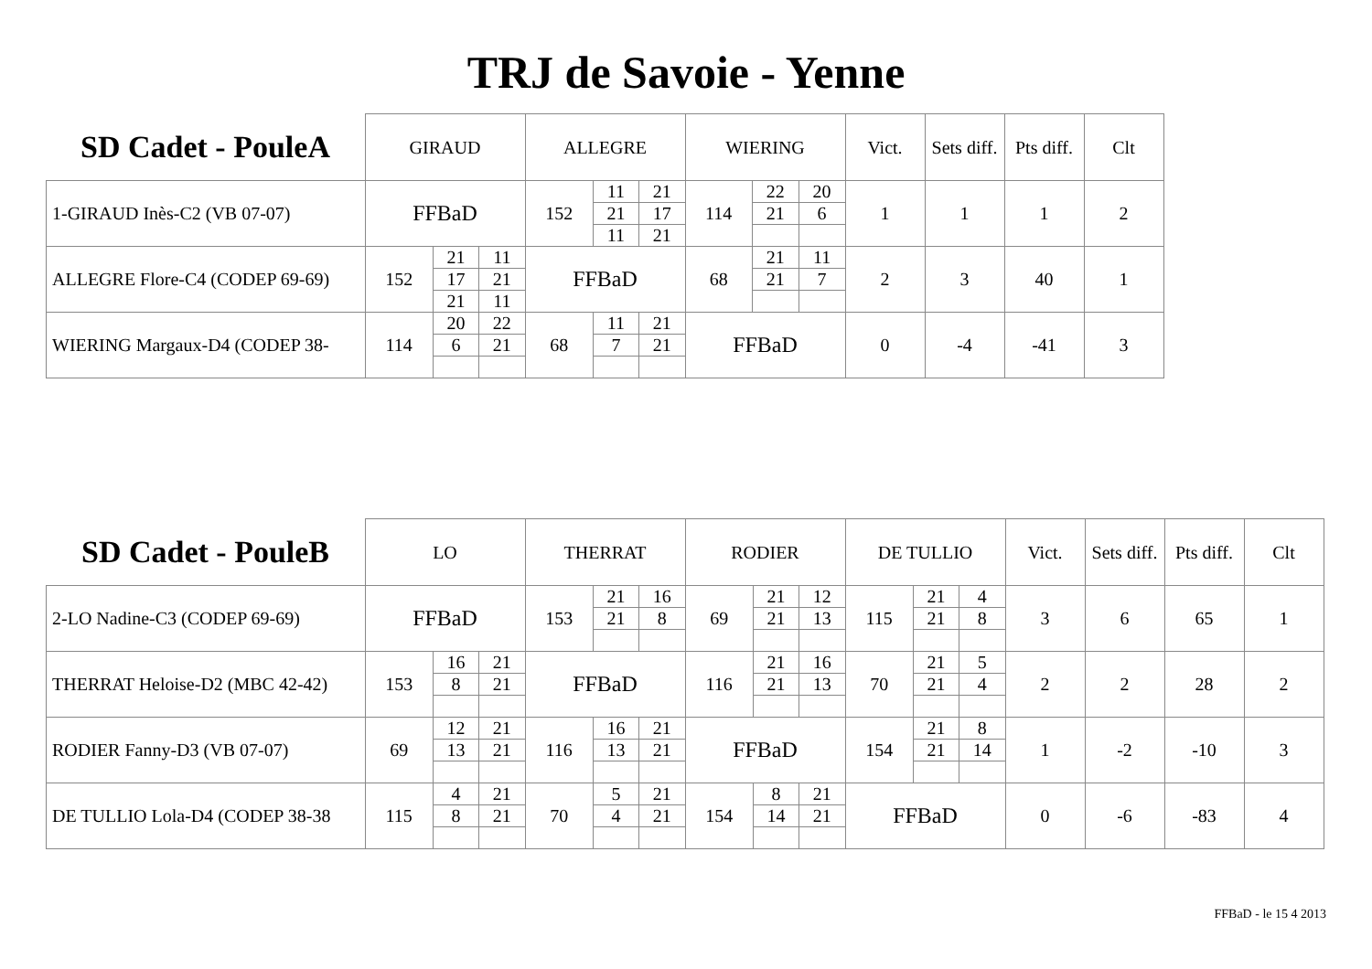TRJ de Savoie - Yenne
| SD Cadet - PouleA | GIRAUD | | | ALLEGRE | | | WIERING | | | Vict. | Sets diff. | Pts diff. | Clt |
| --- | --- | --- | --- | --- | --- | --- | --- | --- | --- | --- | --- | --- | --- |
| 1-GIRAUD Inès-C2 (VB 07-07) | FFBaD | | | 152 | 11 | 21 | 114 | 22 | 20 | 1 | 1 | 1 | 2 |
| | | | | | 21 | 17 | | 21 | 6 | | | | |
| | | | | | 11 | 21 | | | | | | | |
| ALLEGRE Flore-C4 (CODEP 69-69) | 152 | 21 | 11 | FFBaD | | | 68 | 21 | 11 | 2 | 3 | 40 | 1 |
| | | 17 | 21 | | | | | 21 | 7 | | | | |
| | | 21 | 11 | | | | | | | | | | |
| WIERING Margaux-D4 (CODEP 38- | 114 | 20 | 22 | 68 | 11 | 21 | FFBaD | | | 0 | -4 | -41 | 3 |
| | | 6 | 21 | | 7 | 21 | | | | | | | |
| SD Cadet - PouleB | LO | | | THERRAT | | | RODIER | | | DE TULLIO | | | Vict. | Sets diff. | Pts diff. | Clt |
| --- | --- | --- | --- | --- | --- | --- | --- | --- | --- | --- | --- | --- | --- | --- | --- | --- |
| 2-LO Nadine-C3 (CODEP 69-69) | FFBaD | | | 153 | 21 | 16 | 69 | 21 | 12 | 115 | 21 | 4 | 3 | 6 | 65 | 1 |
| | | | | | 21 | 8 | | 21 | 13 | | 21 | 8 | | | | |
| THERRAT Heloise-D2 (MBC 42-42) | 153 | 16 | 21 | FFBaD | | | 116 | 21 | 16 | 70 | 21 | 5 | 2 | 2 | 28 | 2 |
| | | 8 | 21 | | | | | 21 | 13 | | 21 | 4 | | | | |
| RODIER Fanny-D3 (VB 07-07) | 69 | 12 | 21 | 116 | 16 | 21 | FFBaD | | | 154 | 21 | 8 | 1 | -2 | -10 | 3 |
| | | 13 | 21 | | 13 | 21 | | | | | 21 | 14 | | | | |
| DE TULLIO Lola-D4 (CODEP 38-38 | 115 | 4 | 21 | 70 | 5 | 21 | 154 | 8 | 21 | FFBaD | | | 0 | -6 | -83 | 4 |
| | | 8 | 21 | | 4 | 21 | | 14 | 21 | | | | | | | |
FFBaD - le 15 4 2013